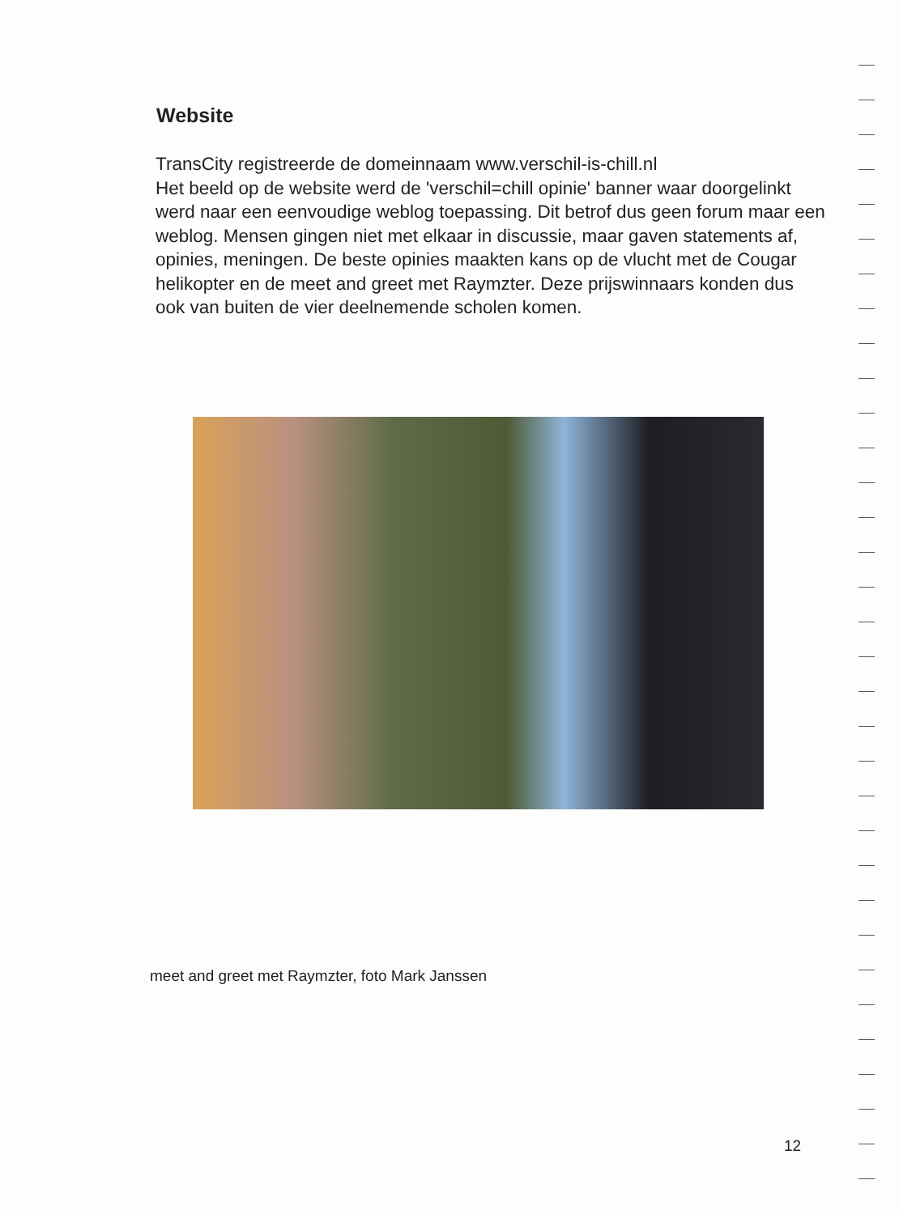Website
TransCity registreerde de domeinnaam www.verschil-is-chill.nl
Het beeld op de website werd de 'verschil=chill opinie' banner waar doorgelinkt werd naar een eenvoudige weblog toepassing. Dit betrof dus geen forum maar een weblog. Mensen gingen niet met elkaar in discussie, maar gaven statements af, opinies, meningen. De beste opinies maakten kans op de vlucht met de Cougar helikopter en de meet and greet met Raymzter. Deze prijswinnaars konden dus ook van buiten de vier deelnemende scholen komen.
meet and greet met Raymzter, foto Mark Janssen
12